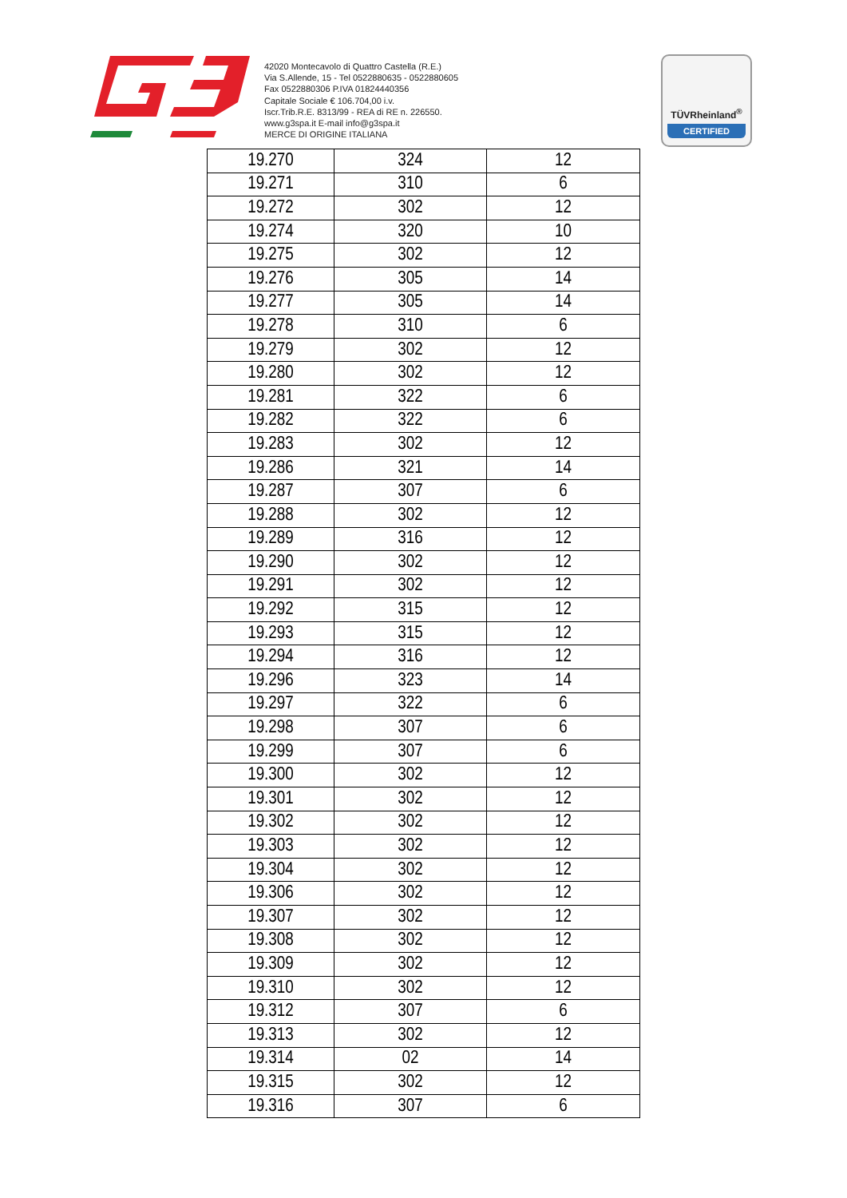42020 Montecavolo di Quattro Castella (R.E.)
Via S.Allende, 15 - Tel 0522880635 - 0522880605
Fax 0522880306 P.IVA 01824440356
Capitale Sociale € 106.704,00 i.v.
Iscr.Trib.R.E. 8313/99 - REA di RE n. 226550.
www.g3spa.it E-mail info@g3spa.it
MERCE DI ORIGINE ITALIANA
TÜVRheinland<sup>®</sup>
CERTIFIED
| 19.270 | 324 | 12 |
| 19.271 | 310 | 6 |
| 19.272 | 302 | 12 |
| 19.274 | 320 | 10 |
| 19.275 | 302 | 12 |
| 19.276 | 305 | 14 |
| 19.277 | 305 | 14 |
| 19.278 | 310 | 6 |
| 19.279 | 302 | 12 |
| 19.280 | 302 | 12 |
| 19.281 | 322 | 6 |
| 19.282 | 322 | 6 |
| 19.283 | 302 | 12 |
| 19.286 | 321 | 14 |
| 19.287 | 307 | 6 |
| 19.288 | 302 | 12 |
| 19.289 | 316 | 12 |
| 19.290 | 302 | 12 |
| 19.291 | 302 | 12 |
| 19.292 | 315 | 12 |
| 19.293 | 315 | 12 |
| 19.294 | 316 | 12 |
| 19.296 | 323 | 14 |
| 19.297 | 322 | 6 |
| 19.298 | 307 | 6 |
| 19.299 | 307 | 6 |
| 19.300 | 302 | 12 |
| 19.301 | 302 | 12 |
| 19.302 | 302 | 12 |
| 19.303 | 302 | 12 |
| 19.304 | 302 | 12 |
| 19.306 | 302 | 12 |
| 19.307 | 302 | 12 |
| 19.308 | 302 | 12 |
| 19.309 | 302 | 12 |
| 19.310 | 302 | 12 |
| 19.312 | 307 | 6 |
| 19.313 | 302 | 12 |
| 19.314 | 02 | 14 |
| 19.315 | 302 | 12 |
| 19.316 | 307 | 6 |